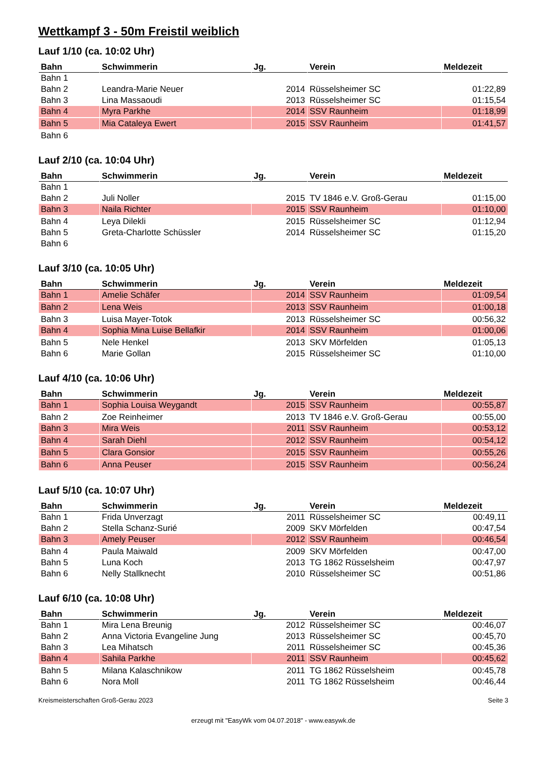Wettkampf 3 - 50m Freistil weiblich
Lauf 1/10 (ca. 10:02 Uhr)
| Bahn | Schwimmerin | Jg. | Verein | Meldezeit |
| --- | --- | --- | --- | --- |
| Bahn 1 | | | | |
| Bahn 2 | Leandra-Marie Neuer | 2014 | Rüsselsheimer SC | 01:22,89 |
| Bahn 3 | Lina Massaoudi | 2013 | Rüsselsheimer SC | 01:15,54 |
| Bahn 4 | Myra Parkhe | 2014 | SSV Raunheim | 01:18,99 |
| Bahn 5 | Mia Cataleya Ewert | 2015 | SSV Raunheim | 01:41,57 |
| Bahn 6 | | | | |
Lauf 2/10 (ca. 10:04 Uhr)
| Bahn | Schwimmerin | Jg. | Verein | Meldezeit |
| --- | --- | --- | --- | --- |
| Bahn 1 | | | | |
| Bahn 2 | Juli Noller | 2015 | TV 1846 e.V. Groß-Gerau | 01:15,00 |
| Bahn 3 | Naila Richter | 2015 | SSV Raunheim | 01:10,00 |
| Bahn 4 | Leya Dilekli | 2015 | Rüsselsheimer SC | 01:12,94 |
| Bahn 5 | Greta-Charlotte Schüssler | 2014 | Rüsselsheimer SC | 01:15,20 |
| Bahn 6 | | | | |
Lauf 3/10 (ca. 10:05 Uhr)
| Bahn | Schwimmerin | Jg. | Verein | Meldezeit |
| --- | --- | --- | --- | --- |
| Bahn 1 | Amelie Schäfer | 2014 | SSV Raunheim | 01:09,54 |
| Bahn 2 | Lena Weis | 2013 | SSV Raunheim | 01:00,18 |
| Bahn 3 | Luisa Mayer-Totok | 2013 | Rüsselsheimer SC | 00:56,32 |
| Bahn 4 | Sophia Mina Luise Bellafkir | 2014 | SSV Raunheim | 01:00,06 |
| Bahn 5 | Nele Henkel | 2013 | SKV Mörfelden | 01:05,13 |
| Bahn 6 | Marie Gollan | 2015 | Rüsselsheimer SC | 01:10,00 |
Lauf 4/10 (ca. 10:06 Uhr)
| Bahn | Schwimmerin | Jg. | Verein | Meldezeit |
| --- | --- | --- | --- | --- |
| Bahn 1 | Sophia Louisa Weygandt | 2015 | SSV Raunheim | 00:55,87 |
| Bahn 2 | Zoe Reinheimer | 2013 | TV 1846 e.V. Groß-Gerau | 00:55,00 |
| Bahn 3 | Mira Weis | 2011 | SSV Raunheim | 00:53,12 |
| Bahn 4 | Sarah Diehl | 2012 | SSV Raunheim | 00:54,12 |
| Bahn 5 | Clara Gonsior | 2015 | SSV Raunheim | 00:55,26 |
| Bahn 6 | Anna Peuser | 2015 | SSV Raunheim | 00:56,24 |
Lauf 5/10 (ca. 10:07 Uhr)
| Bahn | Schwimmerin | Jg. | Verein | Meldezeit |
| --- | --- | --- | --- | --- |
| Bahn 1 | Frida Unverzagt | 2011 | Rüsselsheimer SC | 00:49,11 |
| Bahn 2 | Stella Schanz-Surié | 2009 | SKV Mörfelden | 00:47,54 |
| Bahn 3 | Amely Peuser | 2012 | SSV Raunheim | 00:46,54 |
| Bahn 4 | Paula Maiwald | 2009 | SKV Mörfelden | 00:47,00 |
| Bahn 5 | Luna Koch | 2013 | TG 1862 Rüsselsheim | 00:47,97 |
| Bahn 6 | Nelly Stallknecht | 2010 | Rüsselsheimer SC | 00:51,86 |
Lauf 6/10 (ca. 10:08 Uhr)
| Bahn | Schwimmerin | Jg. | Verein | Meldezeit |
| --- | --- | --- | --- | --- |
| Bahn 1 | Mira Lena Breunig | 2012 | Rüsselsheimer SC | 00:46,07 |
| Bahn 2 | Anna Victoria Evangeline Jung | 2013 | Rüsselsheimer SC | 00:45,70 |
| Bahn 3 | Lea Mihatsch | 2011 | Rüsselsheimer SC | 00:45,36 |
| Bahn 4 | Sahila Parkhe | 2011 | SSV Raunheim | 00:45,62 |
| Bahn 5 | Milana Kalaschnikow | 2011 | TG 1862 Rüsselsheim | 00:45,78 |
| Bahn 6 | Nora Moll | 2011 | TG 1862 Rüsselsheim | 00:46,44 |
Kreismeisterschaften Groß-Gerau 2023 Seite 3
erzeugt mit "EasyWk vom 04.07.2018" - www.easywk.de